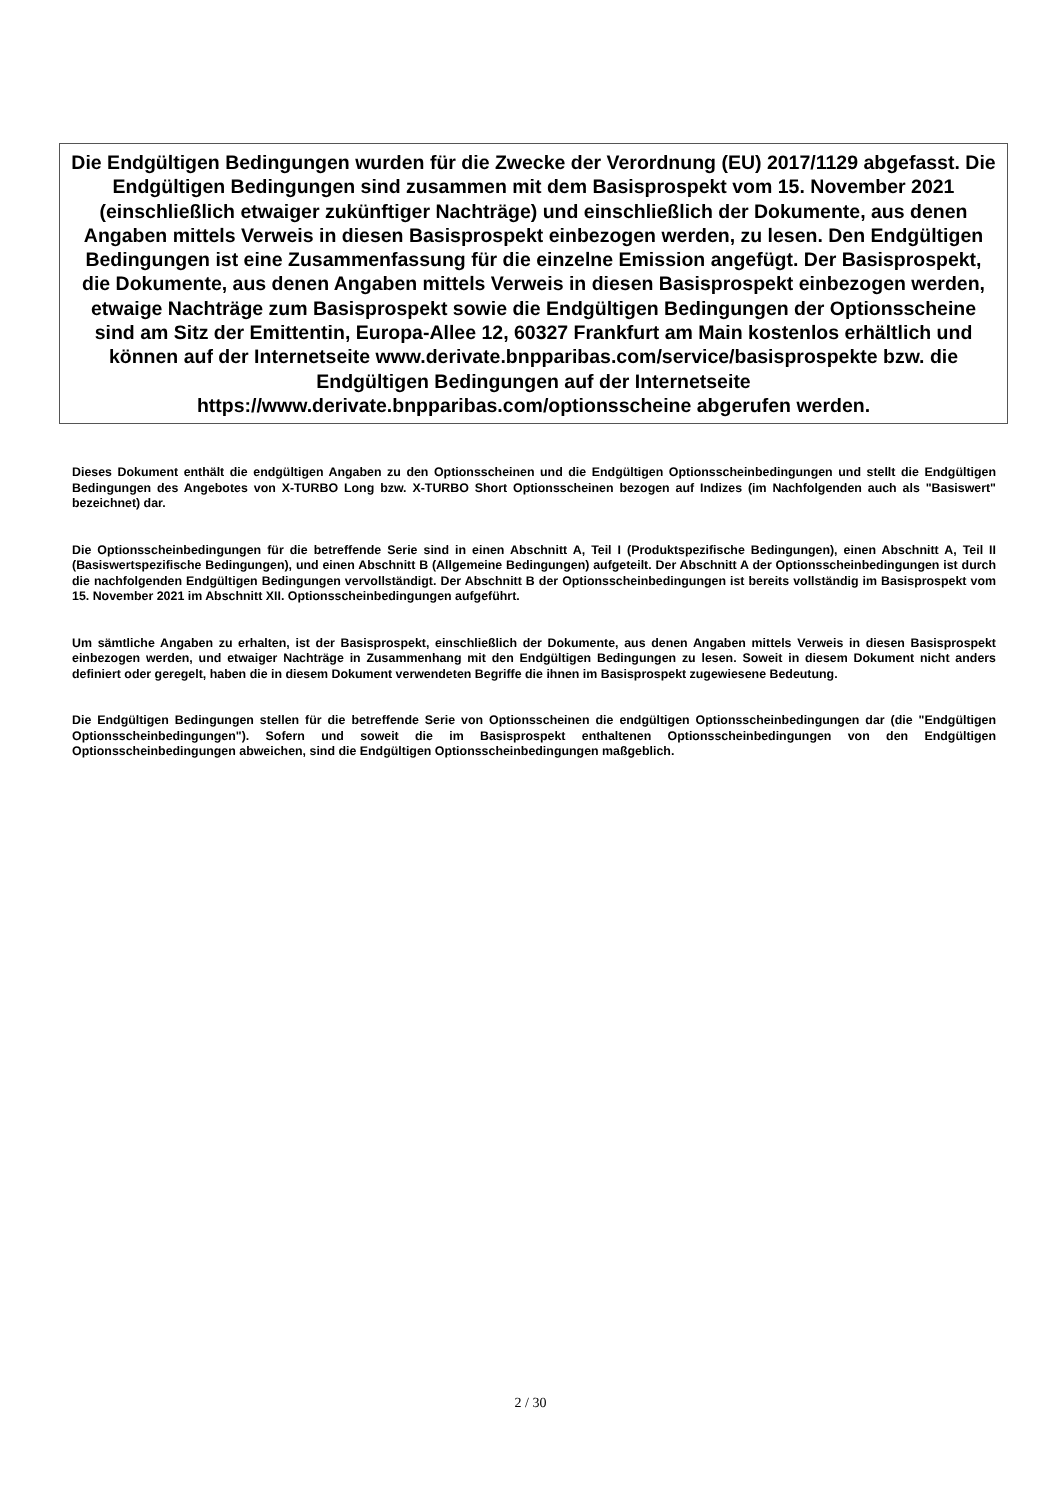Die Endgültigen Bedingungen wurden für die Zwecke der Verordnung (EU) 2017/1129 abgefasst. Die Endgültigen Bedingungen sind zusammen mit dem Basisprospekt vom 15. November 2021 (einschließlich etwaiger zukünftiger Nachträge) und einschließlich der Dokumente, aus denen Angaben mittels Verweis in diesen Basisprospekt einbezogen werden, zu lesen. Den Endgültigen Bedingungen ist eine Zusammenfassung für die einzelne Emission angefügt. Der Basisprospekt, die Dokumente, aus denen Angaben mittels Verweis in diesen Basisprospekt einbezogen werden, etwaige Nachträge zum Basisprospekt sowie die Endgültigen Bedingungen der Optionsscheine sind am Sitz der Emittentin, Europa-Allee 12, 60327 Frankfurt am Main kostenlos erhältlich und können auf der Internetseite www.derivate.bnpparibas.com/service/basisprospekte bzw. die Endgültigen Bedingungen auf der Internetseite https://www.derivate.bnpparibas.com/optionsscheine abgerufen werden.
Dieses Dokument enthält die endgültigen Angaben zu den Optionsscheinen und die Endgültigen Optionsscheinbedingungen und stellt die Endgültigen Bedingungen des Angebotes von X-TURBO Long bzw. X-TURBO Short Optionsscheinen bezogen auf Indizes (im Nachfolgenden auch als "Basiswert" bezeichnet) dar.
Die Optionsscheinbedingungen für die betreffende Serie sind in einen Abschnitt A, Teil I (Produktspezifische Bedingungen), einen Abschnitt A, Teil II (Basiswertspezifische Bedingungen), und einen Abschnitt B (Allgemeine Bedingungen) aufgeteilt. Der Abschnitt A der Optionsscheinbedingungen ist durch die nachfolgenden Endgültigen Bedingungen vervollständigt. Der Abschnitt B der Optionsscheinbedingungen ist bereits vollständig im Basisprospekt vom 15. November 2021 im Abschnitt XII. Optionsscheinbedingungen aufgeführt.
Um sämtliche Angaben zu erhalten, ist der Basisprospekt, einschließlich der Dokumente, aus denen Angaben mittels Verweis in diesen Basisprospekt einbezogen werden, und etwaiger Nachträge in Zusammenhang mit den Endgültigen Bedingungen zu lesen. Soweit in diesem Dokument nicht anders definiert oder geregelt, haben die in diesem Dokument verwendeten Begriffe die ihnen im Basisprospekt zugewiesene Bedeutung.
Die Endgültigen Bedingungen stellen für die betreffende Serie von Optionsscheinen die endgültigen Optionsscheinbedingungen dar (die "Endgültigen Optionsscheinbedingungen"). Sofern und soweit die im Basisprospekt enthaltenen Optionsscheinbedingungen von den Endgültigen Optionsscheinbedingungen abweichen, sind die Endgültigen Optionsscheinbedingungen maßgeblich.
2 / 30